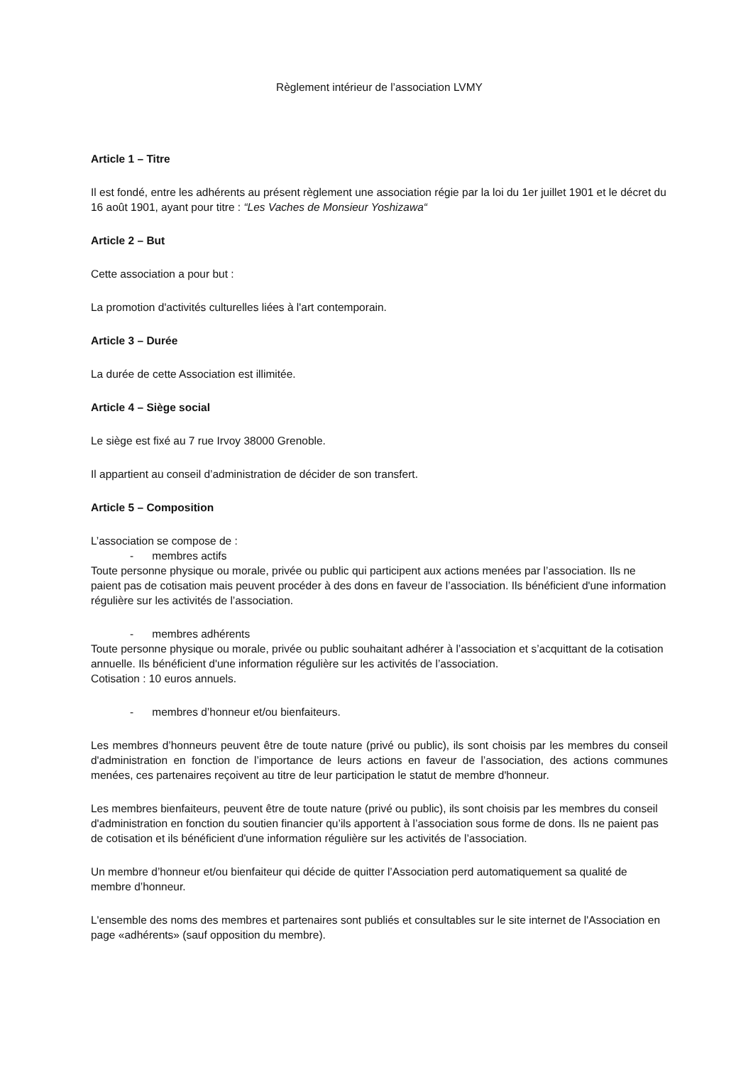Règlement intérieur de l’association LVMY
Article 1 – Titre
Il est fondé, entre les adhérents au présent règlement une association régie par la loi du 1er juillet 1901 et le décret du 16 août 1901, ayant pour titre : “Les Vaches de Monsieur Yoshizawa“
Article 2 – But
Cette association a pour but :
La promotion d'activités culturelles liées à l'art contemporain.
Article 3 – Durée
La durée de cette Association est illimitée.
Article 4 – Siège social
Le siège est fixé au 7 rue Irvoy 38000 Grenoble.
Il appartient au conseil d’administration de décider de son transfert.
Article 5 – Composition
L’association se compose de :
- membres actifs
Toute personne physique ou morale, privée ou public qui participent aux actions menées par l’association. Ils ne paient pas de cotisation mais peuvent procéder à des dons en faveur de l’association. Ils bénéficient d'une information régulière sur les activités de l’association.
- membres adhérents
Toute personne physique ou morale, privée ou public souhaitant adhérer à l’association et s’acquittant de la cotisation annuelle. Ils bénéficient d'une information régulière sur les activités de l’association.
Cotisation : 10 euros annuels.
- membres d’honneur et/ou bienfaiteurs.
Les membres d’honneurs peuvent être de toute nature (privé ou public), ils sont choisis par les membres du conseil d'administration en fonction de l’importance de leurs actions en faveur de l’association, des actions communes menées, ces partenaires reçoivent au titre de leur participation le statut de membre d'honneur.
Les membres bienfaiteurs, peuvent être de toute nature (privé ou public), ils sont choisis par les membres du conseil d'administration en fonction du soutien financier qu’ils apportent à l’association sous forme de dons. Ils ne paient pas de cotisation et ils bénéficient d'une information régulière sur les activités de l’association.
Un membre d’honneur et/ou bienfaiteur qui décide de quitter l’Association perd automatiquement sa qualité de membre d’honneur.
L'ensemble des noms des membres et partenaires sont publiés et consultables sur le site internet de l'Association en page «adhérents» (sauf opposition du membre).